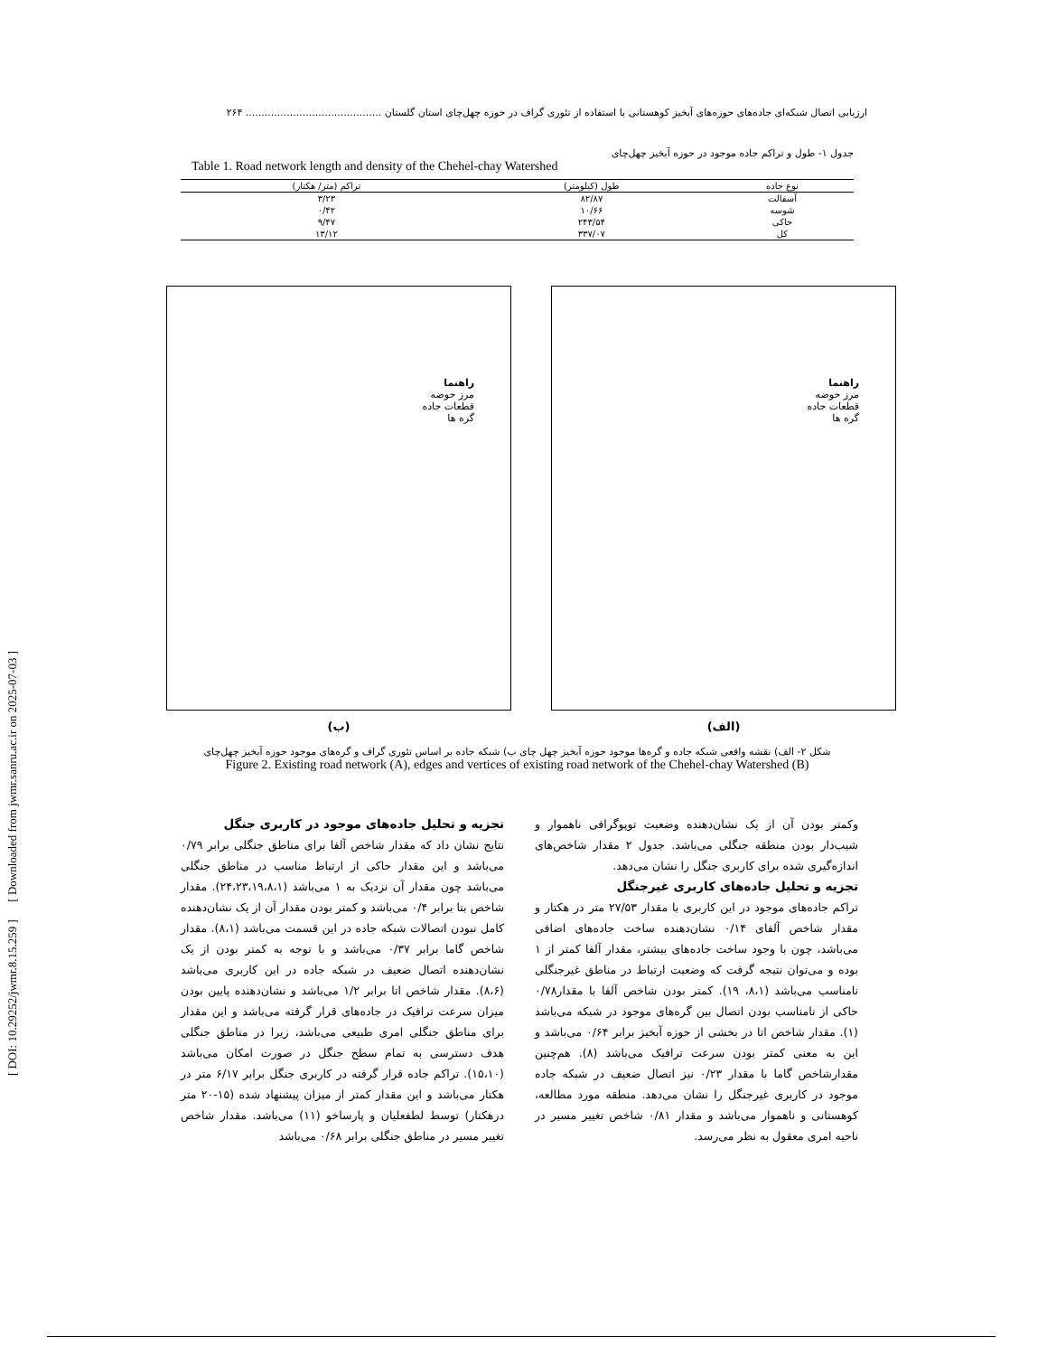[ DOI: 10.29252/jwmr.8.15.259 ] [ Downloaded from jwmr.sanru.ac.ir on 2025-07-03 ]
ارزیابی اتصال شبکه‌ای جاده‌های حوزه‌های آبخیز کوهستانی با استفاده از تئوری گراف در حوزه چهل‌چای استان گلستان ........................................... ۲۶۴
جدول ۱- طول و تراکم جاده موجود در حوزه آبخیز چهل‌چای
Table 1. Road network length and density of the Chehel-chay Watershed
| نوع جاده | طول (کیلومتر) | تراکم (متر/ هکتار) |
| --- | --- | --- |
| آسفالت | ۸۲/۸۷ | ۳/۲۳ |
| شوسه | ۱۰/۶۶ | ۰/۴۲ |
| خاکی | ۲۴۳/۵۴ | ۹/۴۷ |
| کل | ۳۳۷/۰۷ | ۱۳/۱۲ |
راهنما
مرز حوضه
قطعات جاده
گره ها
(الف)
راهنما
مرز حوضه
قطعات جاده
گره ها
(ب)
شکل ۲- الف) نقشه واقعی شبکه جاده و گره‌ها موجود حوزه آبخیز چهل چای ب) شبکه جاده بر اساس تئوری گراف و گره‌های موجود حوزه آبخیز چهل‌چای
Figure 2. Existing road network (A), edges and vertices of existing road network of the Chehel-chay Watershed (B)
تجزیه و تحلیل جاده‌های موجود در کاربری جنگل
نتایج نشان داد که مقدار شاخص آلفا برای مناطق جنگلی برابر ۰/۷۹ می‌باشد و این مقدار حاکی از ارتباط مناسب در مناطق جنگلی می‌باشد چون مقدار آن نزدیک به ۱ می‌باشد (۲۴،۲۳،۱۹،۸،۱). مقدار شاخص بتا برابر ۰/۴ می‌باشد و کمتر بودن مقدار آن از یک نشان‌دهنده کامل نبودن اتصالات شبکه جاده در این قسمت می‌باشد (۸،۱). مقدار شاخص گاما برابر ۰/۳۷ می‌باشد و با توجه به کمتر بودن از یک نشان‌دهنده اتصال ضعیف در شبکه جاده در این کاربری می‌باشد (۸،۶). مقدار شاخص اتا برابر ۱/۲ می‌باشد و نشان‌دهنده پایین بودن میزان سرعت ترافیک در جاده‌های قرار گرفته می‌باشد و این مقدار برای مناطق جنگلی امری طبیعی می‌باشد، زیرا در مناطق جنگلی هدف دسترسی به تمام سطح جنگل در صورت امکان می‌باشد (۱۵،۱۰). تراکم جاده قرار گرفته در کاربری جنگل برابر ۶/۱۷ متر در هکتار می‌باشد و این مقدار کمتر از میزان پیشنهاد شده (۱۵-۲۰ متر درهکتار) توسط لطفعلیان و پارساخو (۱۱) می‌باشد. مقدار شاخص تغییر مسیر در مناطق جنگلی برابر ۰/۶۸ می‌باشد
وکمتر بودن آن از یک نشان‌دهنده وضعیت توپوگرافی ناهموار و شیب‌دار بودن منطقه جنگلی می‌باشد. جدول ۲ مقدار شاخص‌های اندازه‌گیری شده برای کاربری جنگل را نشان می‌دهد.
تجزیه و تحلیل جاده‌های کاربری غیرجنگل
تراکم جاده‌های موجود در این کاربری با مقدار ۲۷/۵۳ متر در هکتار و مقدار شاخص آلفای ۰/۱۴ نشان‌دهنده ساخت جاده‌های اضافی می‌باشد، چون با وجود ساخت جاده‌های بیشتر، مقدار آلفا کمتر از ۱ بوده و می‌توان نتیجه گرفت که وضعیت ارتباط در مناطق غیرجنگلی نامناسب می‌باشد (۸،۱، ۱۹). کمتر بودن شاخص آلفا با مقدار۰/۷۸ حاکی از نامناسب بودن اتصال بین گره‌های موجود در شبکه می‌باشد (۱). مقدار شاخص اتا در بخشی از حوزه آبخیز برابر ۰/۶۴ می‌باشد و این به معنی کمتر بودن سرعت ترافیک می‌باشد (۸). هم‌چنین مقدارشاخص گاما با مقدار ۰/۲۳ نیز اتصال ضعیف در شبکه جاده موجود در کاربری غیرجنگل را نشان می‌دهد. منطقه مورد مطالعه، کوهستانی و ناهموار می‌باشد و مقدار ۰/۸۱ شاخص تغییر مسیر در ناحیه امری معقول به نظر می‌رسد.